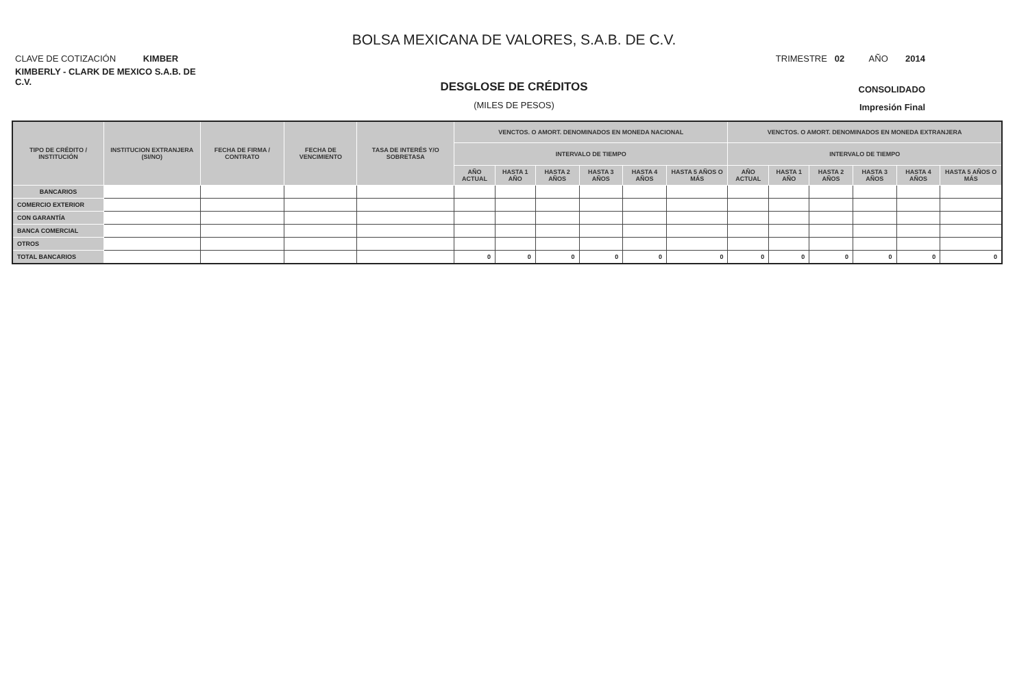BOLSA MEXICANA DE VALORES, S.A.B. DE C.V.
CLAVE DE COTIZACIÓN KIMBER
TRIMESTRE 02 AÑO 2014
KIMBERLY - CLARK DE MEXICO S.A.B. DE C.V.
DESGLOSE DE CRÉDITOS
CONSOLIDADO
(MILES DE PESOS)
Impresión Final
| TIPO DE CRÉDITO / INSTITUCIÓN | INSTITUCION EXTRANJERA (SI/NO) | FECHA DE FIRMA / CONTRATO | FECHA DE VENCIMIENTO | TASA DE INTERÉS Y/O SOBRETASA | VENCTOS. O AMORT. DENOMINADOS EN MONEDA NACIONAL | | | | | | VENCTOS. O AMORT. DENOMINADOS EN MONEDA EXTRANJERA | | | | | |
| --- | --- | --- | --- | --- | --- | --- | --- | --- | --- | --- | --- | --- | --- | --- | --- | --- |
| | | | | | INTERVALO DE TIEMPO | | | | | | INTERVALO DE TIEMPO | | | | | |
| | | | | | AÑO ACTUAL | HASTA 1 AÑO | HASTA 2 AÑOS | HASTA 3 AÑOS | HASTA 4 AÑOS | HASTA 5 AÑOS O MÁS | AÑO ACTUAL | HASTA 1 AÑO | HASTA 2 AÑOS | HASTA 3 AÑOS | HASTA 4 AÑOS | HASTA 5 AÑOS O MÁS |
| BANCARIOS | | | | | | | | | | | | | | | | |
| COMERCIO EXTERIOR | | | | | | | | | | | | | | | | |
| CON GARANTÍA | | | | | | | | | | | | | | | | |
| BANCA COMERCIAL | | | | | | | | | | | | | | | | |
| OTROS | | | | | | | | | | | | | | | | |
| TOTAL BANCARIOS | | | | | 0 | 0 | 0 | 0 | 0 | 0 | 0 | 0 | 0 | 0 | 0 | 0 |